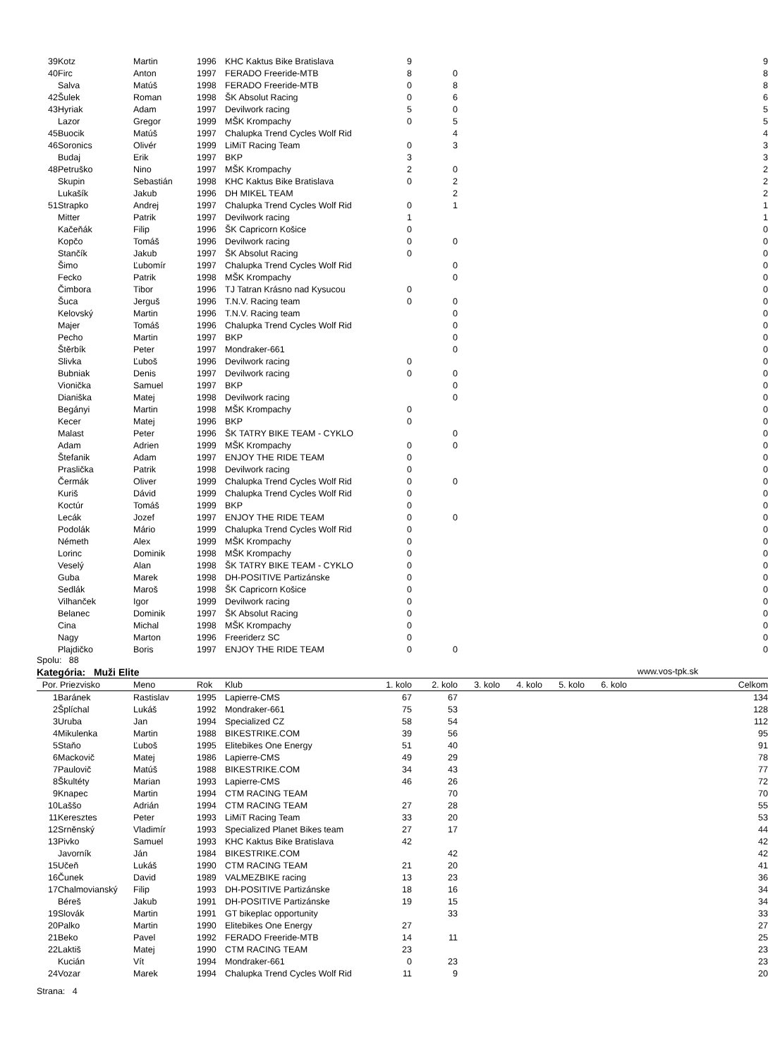| 39 | Kotz | Martin | 1996 | KHC Kaktus Bike Bratislava | 9 | | | | | | 9 |
| 40 | Firc | Anton | 1997 | FERADO Freeride-MTB | 8 | 0 | | | | | 8 |
| | Salva | Matúš | 1998 | FERADO Freeride-MTB | 0 | 8 | | | | | 8 |
| 42 | Šulek | Roman | 1998 | ŠK Absolut Racing | 0 | 6 | | | | | 6 |
| 43 | Hyriak | Adam | 1997 | Devilwork racing | 5 | 0 | | | | | 5 |
| | Lazor | Gregor | 1999 | MŠK Krompachy | 0 | 5 | | | | | 5 |
| 45 | Buocik | Matúš | 1997 | Chalupka Trend Cycles Wolf Rid | | 4 | | | | | 4 |
| 46 | Soronics | Olivér | 1999 | LiMiT Racing Team | 0 | 3 | | | | | 3 |
| | Budaj | Erik | 1997 | BKP | 3 | | | | | | 3 |
| 48 | Petruško | Nino | 1997 | MŠK Krompachy | 2 | 0 | | | | | 2 |
| | Skupin | Sebastián | 1998 | KHC Kaktus Bike Bratislava | 0 | 2 | | | | | 2 |
| | Lukašík | Jakub | 1996 | DH MIKEL TEAM | | 2 | | | | | 2 |
| 51 | Strapko | Andrej | 1997 | Chalupka Trend Cycles Wolf Rid | 0 | 1 | | | | | 1 |
| | Mitter | Patrik | 1997 | Devilwork racing | 1 | | | | | | 1 |
| | Kačeňák | Filip | 1996 | ŠK Capricorn Košice | 0 | | | | | | 0 |
| | Kopčo | Tomáš | 1996 | Devilwork racing | 0 | 0 | | | | | 0 |
| | Stančík | Jakub | 1997 | ŠK Absolut Racing | 0 | | | | | | 0 |
| | Šimo | Ľubomír | 1997 | Chalupka Trend Cycles Wolf Rid | | 0 | | | | | 0 |
| | Fecko | Patrik | 1998 | MŠK Krompachy | | 0 | | | | | 0 |
| | Čimbora | Tibor | 1996 | TJ Tatran Krásno nad Kysucou | 0 | | | | | | 0 |
| | Šuca | Jerguš | 1996 | T.N.V. Racing team | 0 | 0 | | | | | 0 |
| | Kelovský | Martin | 1996 | T.N.V. Racing team | | 0 | | | | | 0 |
| | Majer | Tomáš | 1996 | Chalupka Trend Cycles Wolf Rid | | 0 | | | | | 0 |
| | Pecho | Martin | 1997 | BKP | | 0 | | | | | 0 |
| | Štěrbík | Peter | 1997 | Mondraker-661 | | 0 | | | | | 0 |
| | Slivka | Ľuboš | 1996 | Devilwork racing | 0 | | | | | | 0 |
| | Bubniak | Denis | 1997 | Devilwork racing | 0 | 0 | | | | | 0 |
| | Vionička | Samuel | 1997 | BKP | | 0 | | | | | 0 |
| | Dianiška | Matej | 1998 | Devilwork racing | | 0 | | | | | 0 |
| | Begányi | Martin | 1998 | MŠK Krompachy | 0 | | | | | | 0 |
| | Kecer | Matej | 1996 | BKP | 0 | | | | | | 0 |
| | Malast | Peter | 1996 | ŠK TATRY BIKE TEAM - CYKLO | | 0 | | | | | 0 |
| | Adam | Adrien | 1999 | MŠK Krompachy | 0 | 0 | | | | | 0 |
| | Štefanik | Adam | 1997 | ENJOY THE RIDE TEAM | 0 | | | | | | 0 |
| | Praslička | Patrik | 1998 | Devilwork racing | 0 | | | | | | 0 |
| | Čermák | Oliver | 1999 | Chalupka Trend Cycles Wolf Rid | 0 | 0 | | | | | 0 |
| | Kuriš | Dávid | 1999 | Chalupka Trend Cycles Wolf Rid | 0 | | | | | | 0 |
| | Koctúr | Tomáš | 1999 | BKP | 0 | | | | | | 0 |
| | Lecák | Jozef | 1997 | ENJOY THE RIDE TEAM | 0 | 0 | | | | | 0 |
| | Podolák | Mário | 1999 | Chalupka Trend Cycles Wolf Rid | 0 | | | | | | 0 |
| | Németh | Alex | 1999 | MŠK Krompachy | 0 | | | | | | 0 |
| | Lorinc | Dominik | 1998 | MŠK Krompachy | 0 | | | | | | 0 |
| | Veselý | Alan | 1998 | ŠK TATRY BIKE TEAM - CYKLO | 0 | | | | | | 0 |
| | Guba | Marek | 1998 | DH-POSITIVE Partizánske | 0 | | | | | | 0 |
| | Sedlák | Maroš | 1998 | ŠK Capricorn Košice | 0 | | | | | | 0 |
| | Vilhanček | Igor | 1999 | Devilwork racing | 0 | | | | | | 0 |
| | Belanec | Dominik | 1997 | ŠK Absolut Racing | 0 | | | | | | 0 |
| | Cina | Michal | 1998 | MŠK Krompachy | 0 | | | | | | 0 |
| | Nagy | Marton | 1996 | Freeriderz SC | 0 | | | | | | 0 |
| | Plajdičko | Boris | 1997 | ENJOY THE RIDE TEAM | 0 | 0 | | | | | 0 |
Spolu: 88
Kategória: Muži Elite www.vos-tpk.sk
| Por. | Priezvisko | Meno | Rok | Klub | 1. kolo | 2. kolo | 3. kolo | 4. kolo | 5. kolo | 6. kolo | Celkom |
| --- | --- | --- | --- | --- | --- | --- | --- | --- | --- | --- | --- |
| 1 | Baránek | Rastislav | 1995 | Lapierre-CMS | 67 | 67 | | | | | 134 |
| 2 | Šplíchal | Lukáš | 1992 | Mondraker-661 | 75 | 53 | | | | | 128 |
| 3 | Uruba | Jan | 1994 | Specialized CZ | 58 | 54 | | | | | 112 |
| 4 | Mikulenka | Martin | 1988 | BIKESTRIKE.COM | 39 | 56 | | | | | 95 |
| 5 | Staňo | Ľuboš | 1995 | Elitebikes One Energy | 51 | 40 | | | | | 91 |
| 6 | Mackovič | Matej | 1986 | Lapierre-CMS | 49 | 29 | | | | | 78 |
| 7 | Paulovič | Matúš | 1988 | BIKESTRIKE.COM | 34 | 43 | | | | | 77 |
| 8 | Škultéty | Marian | 1993 | Lapierre-CMS | 46 | 26 | | | | | 72 |
| 9 | Knapec | Martin | 1994 | CTM RACING TEAM | | 70 | | | | | 70 |
| 10 | Laššo | Adrián | 1994 | CTM RACING TEAM | 27 | 28 | | | | | 55 |
| 11 | Keresztes | Peter | 1993 | LiMiT Racing Team | 33 | 20 | | | | | 53 |
| 12 | Srněnský | Vladimír | 1993 | Specialized Planet Bikes team | 27 | 17 | | | | | 44 |
| 13 | Pivko | Samuel | 1993 | KHC Kaktus Bike Bratislava | 42 | | | | | | 42 |
| | Javorník | Ján | 1984 | BIKESTRIKE.COM | | 42 | | | | | 42 |
| 15 | Učeň | Lukáš | 1990 | CTM RACING TEAM | 21 | 20 | | | | | 41 |
| 16 | Čunek | David | 1989 | VALMEZBIKE racing | 13 | 23 | | | | | 36 |
| 17 | Chalmovianský | Filip | 1993 | DH-POSITIVE Partizánske | 18 | 16 | | | | | 34 |
| | Béreš | Jakub | 1991 | DH-POSITIVE Partizánske | 19 | 15 | | | | | 34 |
| 19 | Slovák | Martin | 1991 | GT bikeplac opportunity | | 33 | | | | | 33 |
| 20 | Palko | Martin | 1990 | Elitebikes One Energy | 27 | | | | | | 27 |
| 21 | Beko | Pavel | 1992 | FERADO Freeride-MTB | 14 | 11 | | | | | 25 |
| 22 | Laktiš | Matej | 1990 | CTM RACING TEAM | 23 | | | | | | 23 |
| | Kucián | Vít | 1994 | Mondraker-661 | 0 | 23 | | | | | 23 |
| 24 | Vozar | Marek | 1994 | Chalupka Trend Cycles Wolf Rid | 11 | 9 | | | | | 20 |
Strana: 4